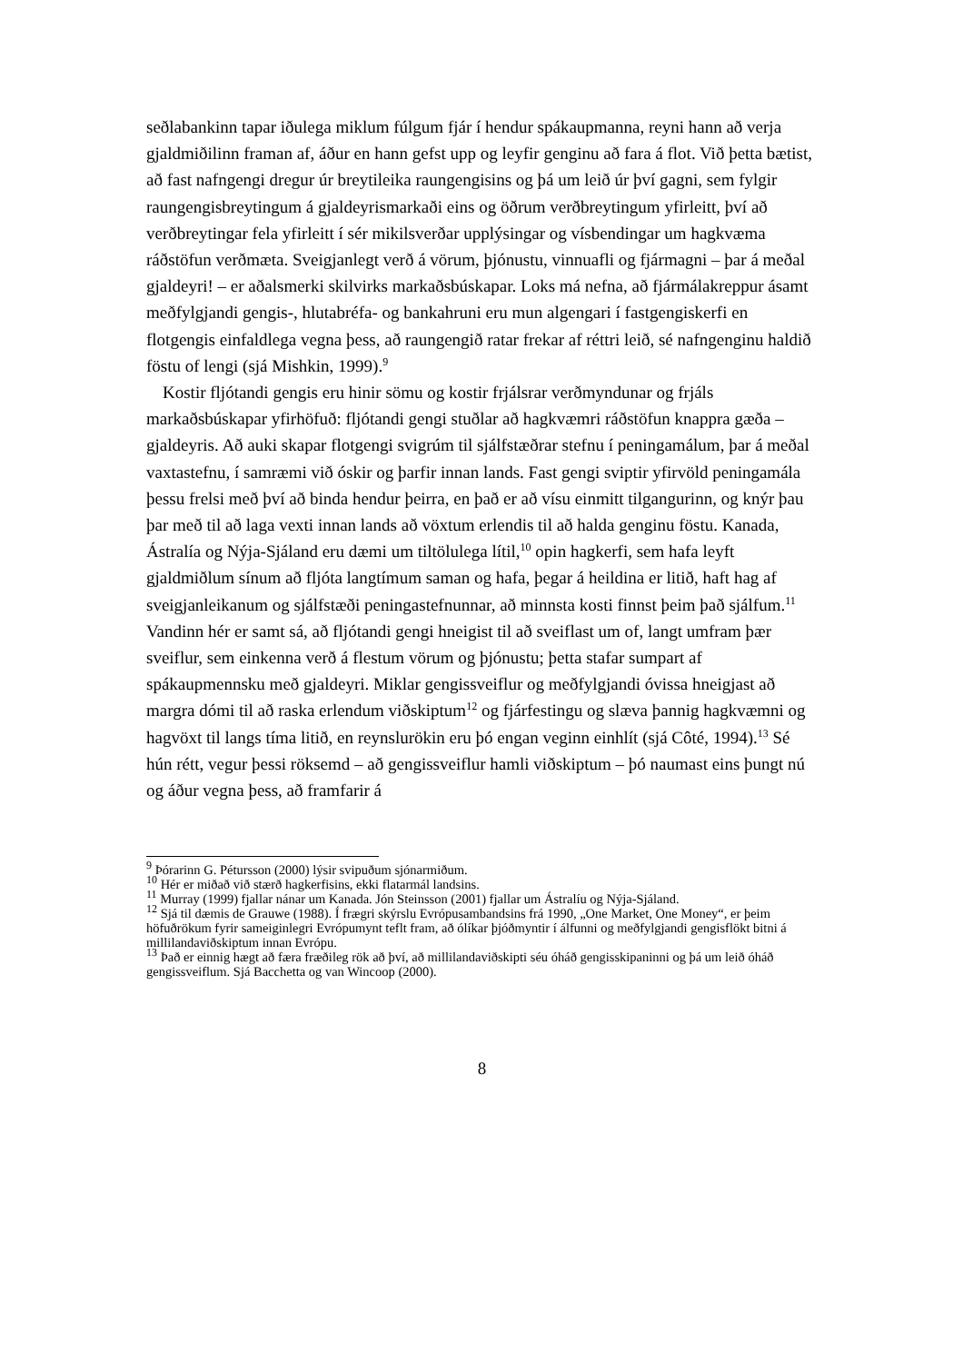seðlabankinn tapar iðulega miklum fúlgum fjár í hendur spákaupmanna, reyni hann að verja gjaldmiðilinn framan af, áður en hann gefst upp og leyfir genginu að fara á flot. Við þetta bætist, að fast nafngengi dregur úr breytileika raungengisins og þá um leið úr því gagni, sem fylgir raungengisbreytingum á gjaldeyrismarkaði eins og öðrum verðbreytingum yfirleitt, því að verðbreytingar fela yfirleitt í sér mikilsverðar upplýsingar og vísbendingar um hagkvæma ráðstöfun verðmæta. Sveigjanlegt verð á vörum, þjónustu, vinnuafli og fjármagni – þar á meðal gjaldeyri! – er aðalsmerki skilvirks markaðsbúskapar. Loks má nefna, að fjármálakreppur ásamt meðfylgjandi gengis-, hlutabréfa- og bankahruni eru mun algengari í fastgengiskerfi en flotgengis einfaldlega vegna þess, að raungengið ratar frekar af réttri leið, sé nafngenginu haldið föstu of lengi (sjá Mishkin, 1999).<sup>9</sup>
Kostir fljótandi gengis eru hinir sömu og kostir frjálsrar verðmyndunar og frjáls markaðsbúskapar yfirhöfuð: fljótandi gengi stuðlar að hagkvæmri ráðstöfun knappra gæða – gjaldeyris. Að auki skapar flotgengi svigrúm til sjálfstæðrar stefnu í peningamálum, þar á meðal vaxtastefnu, í samræmi við óskir og þarfir innan lands. Fast gengi sviptir yfirvöld peningamála þessu frelsi með því að binda hendur þeirra, en það er að vísu einmitt tilgangurinn, og knýr þau þar með til að laga vexti innan lands að vöxtum erlendis til að halda genginu föstu. Kanada, Ástralía og Nýja-Sjáland eru dæmi um tiltölulega lítil,<sup>10</sup> opin hagkerfi, sem hafa leyft gjaldmiðlum sínum að fljóta langtímum saman og hafa, þegar á heildina er litið, haft hag af sveigjanleikanum og sjálfstæði peningastefnunnar, að minnsta kosti finnst þeim það sjálfum.<sup>11</sup> Vandinn hér er samt sá, að fljótandi gengi hneigist til að sveiflast um of, langt umfram þær sveiflur, sem einkenna verð á flestum vörum og þjónustu; þetta stafar sumpart af spákaupmennsku með gjaldeyri. Miklar gengissveiflur og meðfylgjandi óvissa hneigjast að margra dómi til að raska erlendum viðskiptum<sup>12</sup> og fjárfestingu og slæva þannig hagkvæmni og hagvöxt til langs tíma litið, en reynslurökin eru þó engan veginn einhlít (sjá Côté, 1994).<sup>13</sup> Sé hún rétt, vegur þessi röksemd – að gengissveiflur hamli viðskiptum – þó naumast eins þungt nú og áður vegna þess, að framfarir á
<sup>9</sup> Þórarinn G. Pétursson (2000) lýsir svipuðum sjónarmiðum.
<sup>10</sup> Hér er miðað við stærð hagkerfisins, ekki flatarmál landsins.
<sup>11</sup> Murray (1999) fjallar nánar um Kanada. Jón Steinsson (2001) fjallar um Ástralíu og Nýja-Sjáland.
<sup>12</sup> Sjá til dæmis de Grauwe (1988). Í frægri skýrslu Evrópusambandsins frá 1990, „One Market, One Money“, er þeim höfuðrökum fyrir sameiginlegri Evrópumynt teflt fram, að ólíkar þjóðmyntir í álfunni og meðfylgjandi gengisflökt bitni á millilandaviðskiptum innan Evrópu.
<sup>13</sup> Það er einnig hægt að færa fræðileg rök að því, að millilandaviðskipti séu óháð gengisskipaninni og þá um leið óháð gengissveiflum. Sjá Bacchetta og van Wincoop (2000).
8